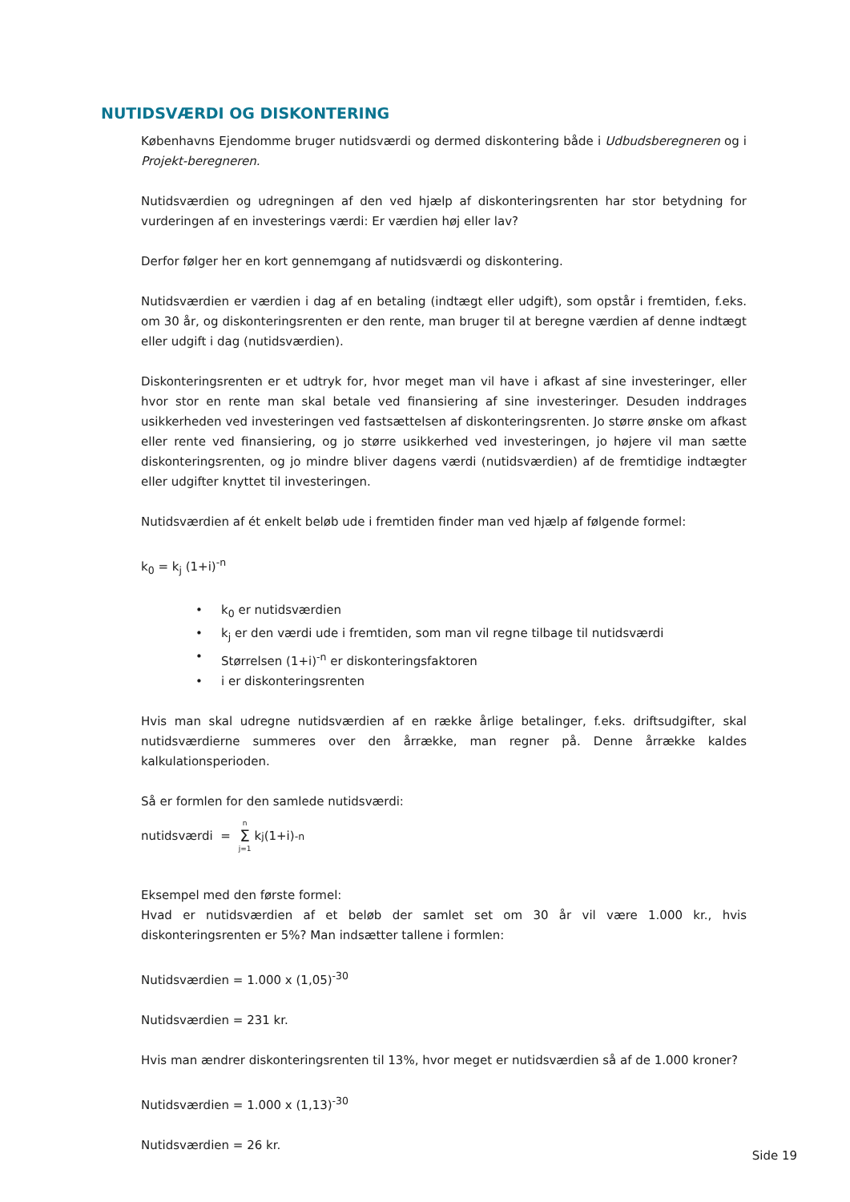NUTIDSVÆRDI OG DISKONTERING
Københavns Ejendomme bruger nutidsværdi og dermed diskontering både i Udbudsberegneren og i Projekt-beregneren.
Nutidsværdien og udregningen af den ved hjælp af diskonteringsrenten har stor betydning for vurderingen af en investerings værdi: Er værdien høj eller lav?
Derfor følger her en kort gennemgang af nutidsværdi og diskontering.
Nutidsværdien er værdien i dag af en betaling (indtægt eller udgift), som opstår i fremtiden, f.eks. om 30 år, og diskonteringsrenten er den rente, man bruger til at beregne værdien af denne indtægt eller udgift i dag (nutidsværdien).
Diskonteringsrenten er et udtryk for, hvor meget man vil have i afkast af sine investeringer, eller hvor stor en rente man skal betale ved finansiering af sine investeringer. Desuden inddrages usikkerheden ved investeringen ved fastsættelsen af diskonteringsrenten. Jo større ønske om afkast eller rente ved finansiering, og jo større usikkerhed ved investeringen, jo højere vil man sætte diskonteringsrenten, og jo mindre bliver dagens værdi (nutidsværdien) af de fremtidige indtægter eller udgifter knyttet til investeringen.
Nutidsværdien af ét enkelt beløb ude i fremtiden finder man ved hjælp af følgende formel:
k<sub>0</sub> = k<sub>j</sub> (1+i)<sup>-n</sup>
• k<sub>0</sub> er nutidsværdien
• k<sub>j</sub> er den værdi ude i fremtiden, som man vil regne tilbage til nutidsværdi
• Størrelsen (1+i)<sup>-n</sup> er diskonteringsfaktoren
• i er diskonteringsrenten
Hvis man skal udregne nutidsværdien af en række årlige betalinger, f.eks. driftsudgifter, skal nutidsværdierne summeres over den årrække, man regner på. Denne årrække kaldes kalkulationsperioden.
Så er formlen for den samlede nutidsværdi:
nutidsværdi = n Σ j=1 k<sub>j</sub> (1+i)<sup>-n</sup>
Eksempel med den første formel:
Hvad er nutidsværdien af et beløb der samlet set om 30 år vil være 1.000 kr., hvis diskonteringsrenten er 5%? Man indsætter tallene i formlen:
Nutidsværdien = 1.000 x (1,05)<sup>-30</sup>
Nutidsværdien = 231 kr.
Hvis man ændrer diskonteringsrenten til 13%, hvor meget er nutidsværdien så af de 1.000 kroner?
Nutidsværdien = 1.000 x (1,13)<sup>-30</sup>
Nutidsværdien = 26 kr.
Side 19